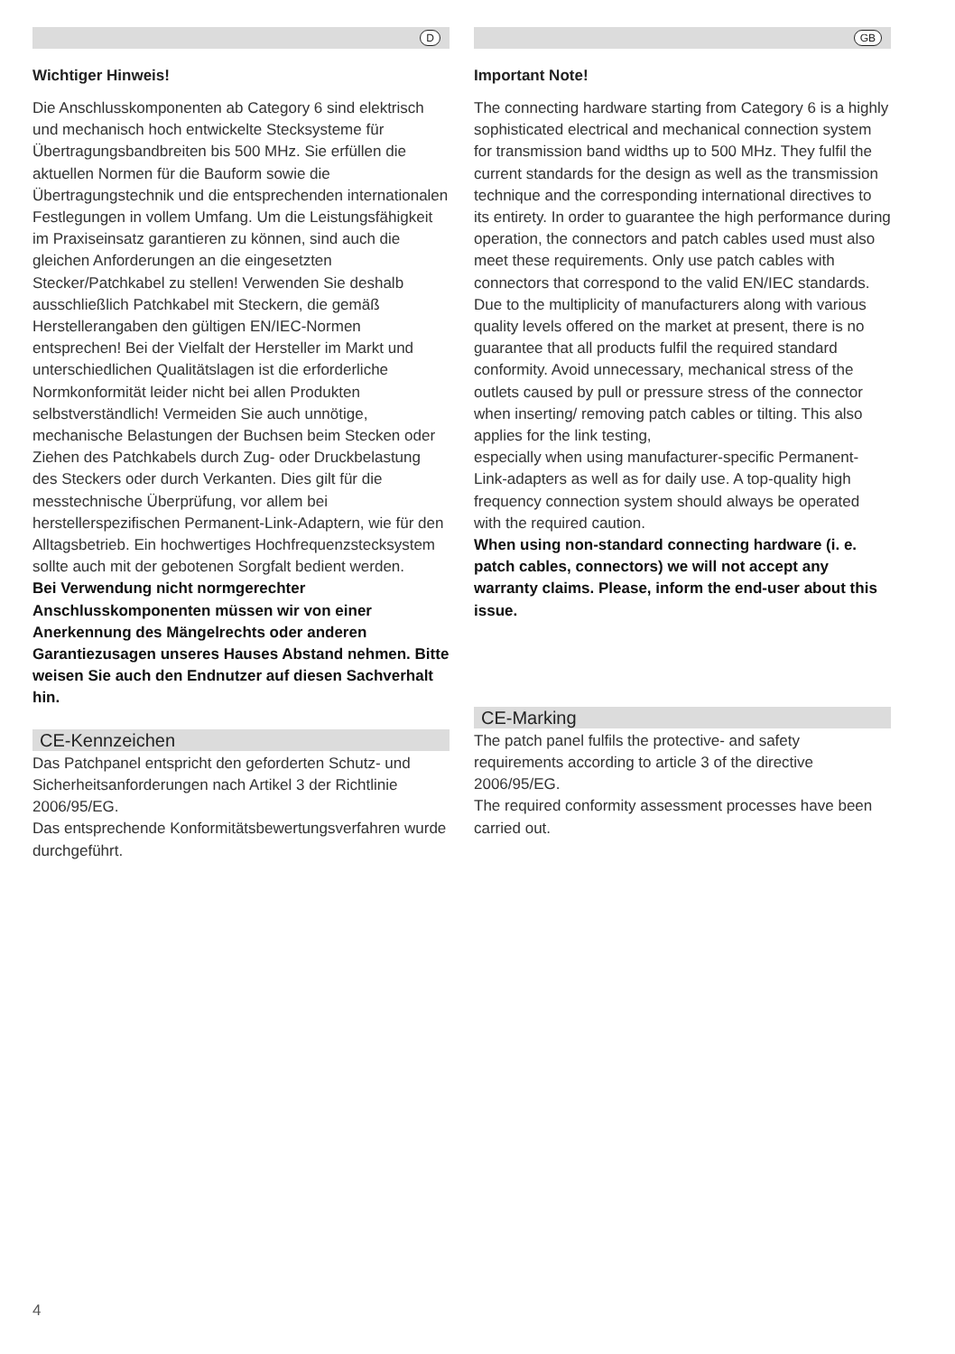D
Wichtiger Hinweis!
Die Anschlusskomponenten ab Category 6 sind elektrisch und mechanisch hoch entwickelte Stecksysteme für Übertragungsbandbreiten bis 500 MHz. Sie erfüllen die aktuellen Normen für die Bauform sowie die Übertragungstechnik und die entsprechenden internationalen Festlegungen in vollem Umfang. Um die Leistungsfähigkeit im Praxiseinsatz garantieren zu können, sind auch die gleichen Anforderungen an die eingesetzten Stecker/Patchkabel zu stellen! Verwenden Sie deshalb ausschließlich Patchkabel mit Steckern, die gemäß Herstellerangaben den gültigen EN/IEC-Normen entsprechen! Bei der Vielfalt der Hersteller im Markt und unterschiedlichen Qualitätslagen ist die erforderliche Normkonformität leider nicht bei allen Produkten selbstverständlich! Vermeiden Sie auch unnötige, mechanische Belastungen der Buchsen beim Stecken oder Ziehen des Patchkabels durch Zug- oder Druckbelastung des Steckers oder durch Verkanten. Dies gilt für die messtechnische Überprüfung, vor allem bei herstellerspezifischen Permanent-Link-Adaptern, wie für den Alltagsbetrieb. Ein hochwertiges Hochfrequenzstecksystem sollte auch mit der gebotenen Sorgfalt bedient werden.
Bei Verwendung nicht normgerechter Anschlusskomponenten müssen wir von einer Anerkennung des Mängelrechts oder anderen Garantiezusagen unseres Hauses Abstand nehmen. Bitte weisen Sie auch den Endnutzer auf diesen Sachverhalt hin.
CE-Kennzeichen
Das Patchpanel entspricht den geforderten Schutz- und Sicherheitsanforderungen nach Artikel 3 der Richtlinie 2006/95/EG.
Das entsprechende Konformitätsbewertungsverfahren wurde durchgeführt.
GB
Important Note!
The connecting hardware starting from Category 6 is a highly sophisticated electrical and mechanical connection system for transmission band widths up to 500 MHz. They fulfil the current standards for the design as well as the transmission technique and the corresponding international directives to its entirety. In order to guarantee the high performance during operation, the connectors and patch cables used must also meet these requirements. Only use patch cables with connectors that correspond to the valid EN/IEC standards. Due to the multiplicity of manufacturers along with various quality levels offered on the market at present, there is no guarantee that all products fulfil the required standard conformity. Avoid unnecessary, mechanical stress of the outlets caused by pull or pressure stress of the connector when inserting/ removing patch cables or tilting. This also applies for the link testing,
especially when using manufacturer-specific Permanent-Link-adapters as well as for daily use. A top-quality high frequency connection system should always be operated with the required caution.
When using non-standard connecting hardware (i. e. patch cables, connectors) we will not accept any warranty claims. Please, inform the end-user about this issue.
CE-Marking
The patch panel fulfils the protective- and safety requirements according to article 3 of the directive 2006/95/EG.
The required conformity assessment processes have been carried out.
4